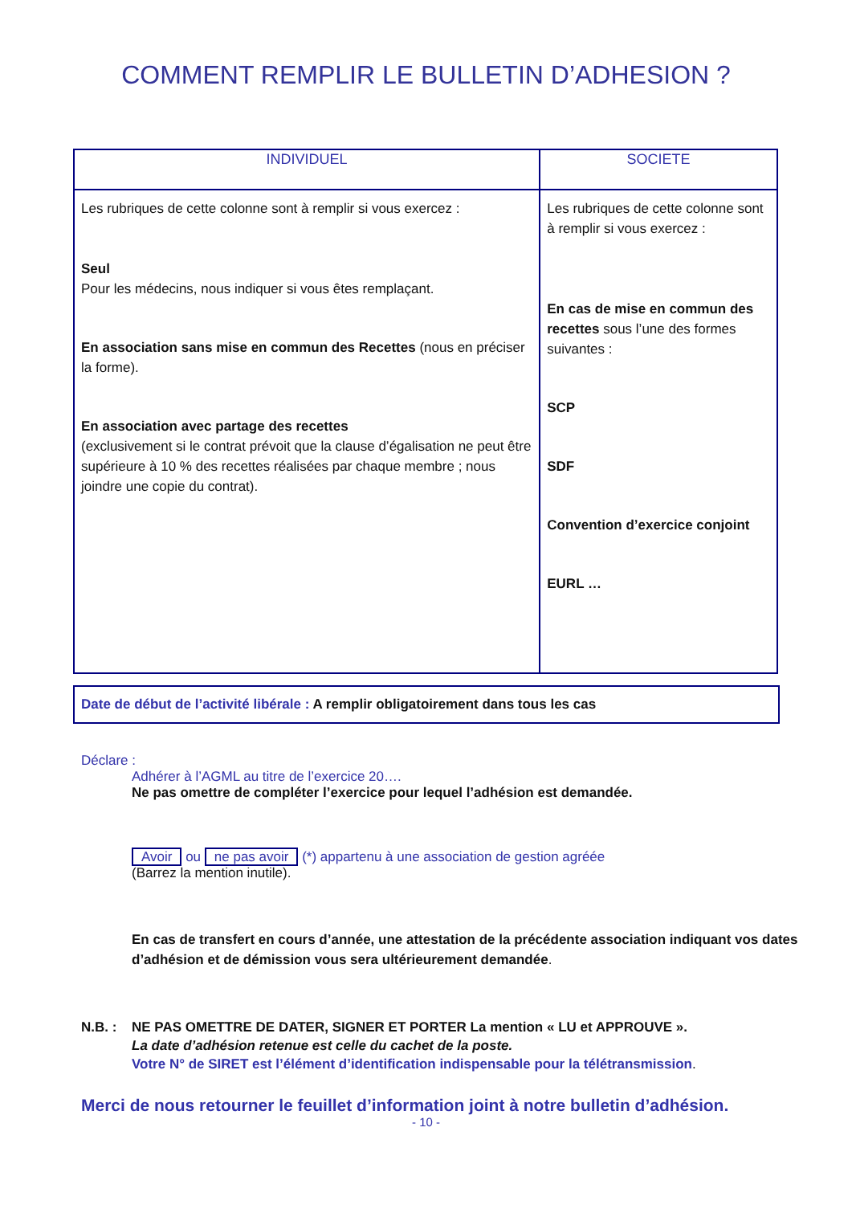COMMENT REMPLIR LE BULLETIN D’ADHESION ?
| INDIVIDUEL | SOCIETE |
| --- | --- |
| Les rubriques de cette colonne sont à remplir si vous exercez : Seul Pour les médecins, nous indiquer si vous êtes remplaçant. En association sans mise en commun des Recettes (nous en préciser la forme). En association avec partage des recettes (exclusivement si le contrat prévoit que la clause d’égalisation ne peut être supérieure à 10 % des recettes réalisées par chaque membre ; nous joindre une copie du contrat). | Les rubriques de cette colonne sont à remplir si vous exercez : En cas de mise en commun des recettes sous l’une des formes suivantes : SCP SDF Convention d’exercice conjoint EURL … |
Date de début de l’activité libérale : A remplir obligatoirement dans tous les cas
Déclare :
Adhérer à l’AGML au titre de l’exercice 20….
Ne pas omettre de compléter l’exercice pour lequel l’adhésion est demandée.
Avoir ou ne pas avoir (*) appartenu à une association de gestion agréée
(Barrez la mention inutile).
En cas de transfert en cours d’année, une attestation de la précédente association indiquant vos dates d’adhésion et de démission vous sera ultérieurement demandée.
N.B. : NE PAS OMETTRE DE DATER, SIGNER ET PORTER La mention « LU et APPROUVE ».
La date d’adhésion retenue est celle du cachet de la poste.
Votre N° de SIRET est l’élément d’identification indispensable pour la télétransmission.
Merci de nous retourner le feuillet d’information joint à notre bulletin d’adhésion.
- 10 -